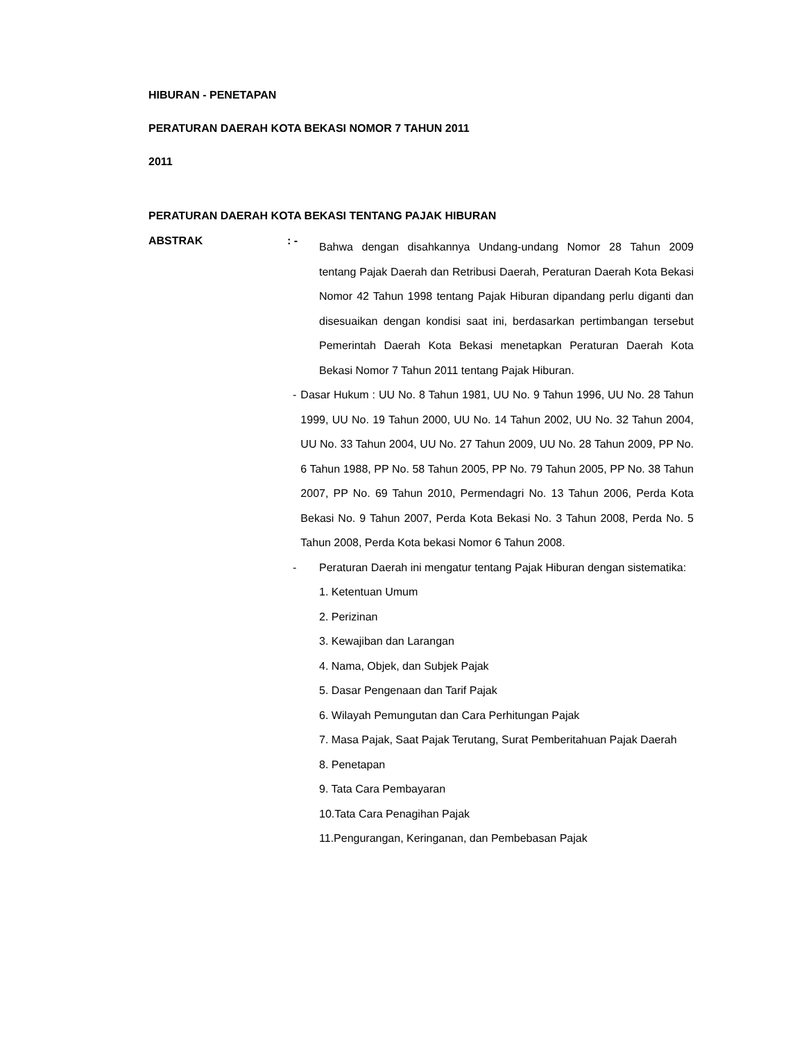HIBURAN - PENETAPAN
PERATURAN DAERAH KOTA BEKASI NOMOR 7 TAHUN 2011
2011
PERATURAN DAERAH KOTA BEKASI TENTANG PAJAK HIBURAN
ABSTRAK : -
Bahwa dengan disahkannya Undang-undang Nomor 28 Tahun 2009 tentang Pajak Daerah dan Retribusi Daerah, Peraturan Daerah Kota Bekasi Nomor 42 Tahun 1998 tentang Pajak Hiburan dipandang perlu diganti dan disesuaikan dengan kondisi saat ini, berdasarkan pertimbangan tersebut Pemerintah Daerah Kota Bekasi menetapkan Peraturan Daerah Kota Bekasi Nomor 7 Tahun 2011 tentang Pajak Hiburan.
- Dasar Hukum : UU No. 8 Tahun 1981, UU No. 9 Tahun 1996, UU No. 28 Tahun 1999, UU No. 19 Tahun 2000, UU No. 14 Tahun 2002, UU No. 32 Tahun 2004, UU No. 33 Tahun 2004, UU No. 27 Tahun 2009, UU No. 28 Tahun 2009, PP No. 6 Tahun 1988, PP No. 58 Tahun 2005, PP No. 79 Tahun 2005, PP No. 38 Tahun 2007, PP No. 69 Tahun 2010, Permendagri No. 13 Tahun 2006, Perda Kota Bekasi No. 9 Tahun 2007, Perda Kota Bekasi No. 3 Tahun 2008, Perda No. 5 Tahun 2008, Perda Kota bekasi Nomor 6 Tahun 2008.
- Peraturan Daerah ini mengatur tentang Pajak Hiburan dengan sistematika:
1. Ketentuan Umum
2. Perizinan
3. Kewajiban dan Larangan
4. Nama, Objek, dan Subjek Pajak
5. Dasar Pengenaan dan Tarif Pajak
6. Wilayah Pemungutan dan Cara Perhitungan Pajak
7. Masa Pajak, Saat Pajak Terutang, Surat Pemberitahuan Pajak Daerah
8. Penetapan
9. Tata Cara Pembayaran
10.Tata Cara Penagihan Pajak
11.Pengurangan, Keringanan, dan Pembebasan Pajak